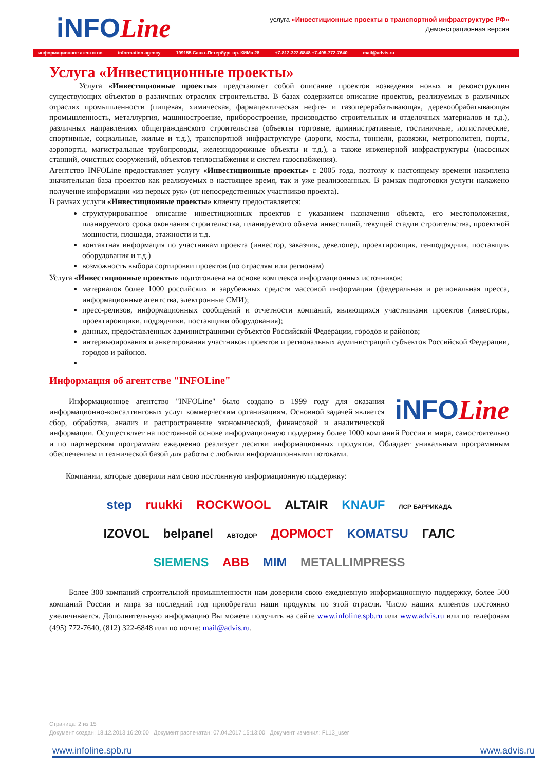iNFOLine
услуга «Инвестиционные проекты в транспортной инфраструктуре РФ»
Демонстрационная версия
информационное агентство information agency 199155 Санкт-Петербург пр. КИМа 28 +7-812-322-6848 +7-495-772-7640 mail@advis.ru
Услуга «Инвестиционные проекты»
Услуга «Инвестиционные проекты» представляет собой описание проектов возведения новых и реконструкции существующих объектов в различных отраслях строительства. В базах содержится описание проектов, реализуемых в различных отраслях промышленности (пищевая, химическая, фармацевтическая нефте- и газоперерабатывающая, деревообрабатывающая промышленность, металлургия, машиностроение, приборостроение, производство строительных и отделочных материалов и т.д.), различных направлениях общегражданского строительства (объекты торговые, административные, гостиничные, логистические, спортивные, социальные, жилые и т.д.), транспортной инфраструктуре (дороги, мосты, тоннели, развязки, метрополитен, порты, аэропорты, магистральные трубопроводы, железнодорожные объекты и т.д.), а также инженерной инфраструктуры (насосных станций, очистных сооружений, объектов теплоснабжения и систем газоснабжения).
Агентство INFOLine предоставляет услугу «Инвестиционные проекты» с 2005 года, поэтому к настоящему времени накоплена значительная база проектов как реализуемых в настоящее время, так и уже реализованных. В рамках подготовки услуги налажено получение информации «из первых рук» (от непосредственных участников проекта).
В рамках услуги «Инвестиционные проекты» клиенту предоставляется:
структурированное описание инвестиционных проектов с указанием назначения объекта, его местоположения, планируемого срока окончания строительства, планируемого объема инвестиций, текущей стадии строительства, проектной мощности, площади, этажности и т.д.
контактная информация по участникам проекта (инвестор, заказчик, девелопер, проектировщик, генподрядчик, поставщик оборудования и т.д.)
возможность выбора сортировки проектов (по отраслям или регионам)
Услуга «Инвестиционные проекты» подготовлена на основе комплекса информационных источников:
материалов более 1000 российских и зарубежных средств массовой информации (федеральная и региональная пресса, информационные агентства, электронные СМИ);
пресс-релизов, информационных сообщений и отчетности компаний, являющихся участниками проектов (инвесторы, проектировщики, подрядчики, поставщики оборудования);
данных, предоставленных администрациями субъектов Российской Федерации, городов и районов;
интервьюирования и анкетирования участников проектов и региональных администраций субъектов Российской Федерации, городов и районов.
Информация об агентстве "INFOLine"
iNFOLine
Информационное агентство "INFOLine" было создано в 1999 году для оказания информационно-консалтинговых услуг коммерческим организациям. Основной задачей является сбор, обработка, анализ и распространение экономической, финансовой и аналитической информации. Осуществляет на постоянной основе информационную поддержку более 1000 компаний России и мира, самостоятельно и по партнерским программам ежедневно реализует десятки информационных продуктов. Обладает уникальным программным обеспечением и технической базой для работы с любыми информационными потоками.
Компании, которые доверили нам свою постоянную информационную поддержку:
step ruukki ROCKWOOL ALTAIR KNAUF ЛСР БАРРИКАДА
IZOVOL belpanel АВТОДОР ДОРМОСТ KOMATSU ГАЛС
SIEMENS ABB MIM METALLIMPRESS
Более 300 компаний строительной промышленности нам доверили свою ежедневную информационную поддержку, более 500 компаний России и мира за последний год приобретали наши продукты по этой отрасли. Число наших клиентов постоянно увеличивается. Дополнительную информацию Вы можете получить на сайте www.infoline.spb.ru или www.advis.ru или по телефонам (495) 772-7640, (812) 322-6848 или по почте: mail@advis.ru.
Страница: 2 из 15
Документ создан: 18.12.2013 16:20:00 Документ распечатан: 07.04.2017 15:13:00 Документ изменил: FL13_user
www.infoline.spb.ru www.advis.ru